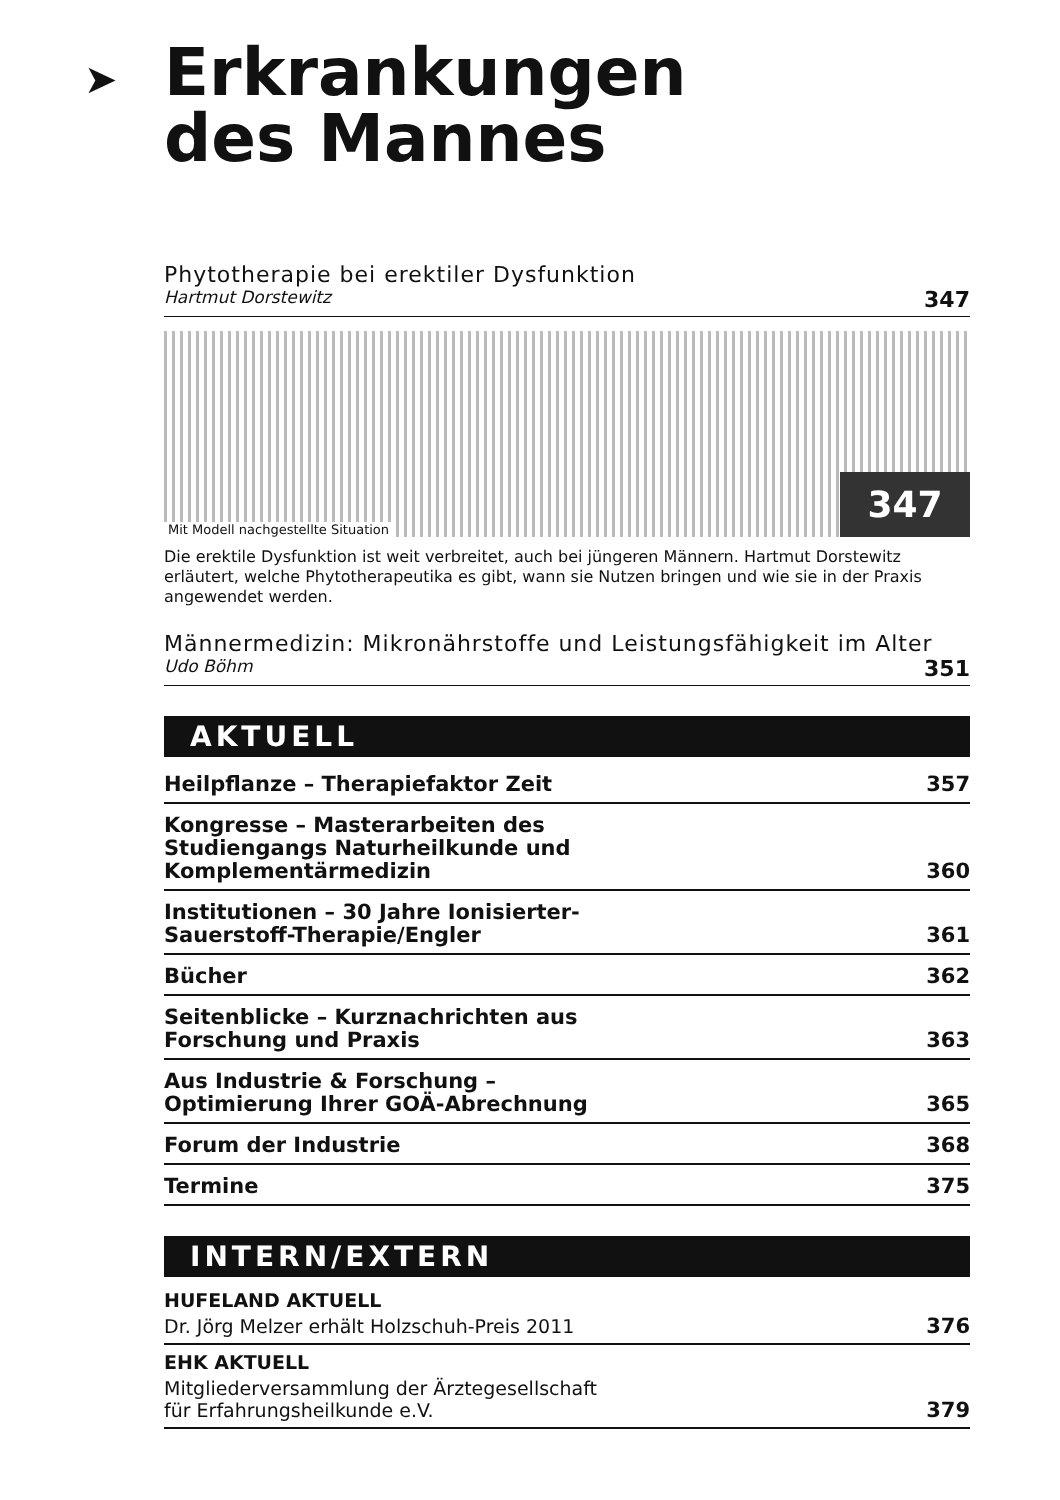➤ Erkrankungen
des Mannes
Phytotherapie bei erektiler Dysfunktion
Hartmut Dorstewitz 347
Mit Modell nachgestellte Situation 347
Die erektile Dysfunktion ist weit verbreitet, auch bei jüngeren Männern. Hartmut Dorstewitz erläutert, welche Phytotherapeutika es gibt, wann sie Nutzen bringen und wie sie in der Praxis angewendet werden.
Männermedizin: Mikronährstoffe und Leistungsfähigkeit im Alter
Udo Böhm 351
AKTUELL
Heilpflanze – Therapiefaktor Zeit 357
Kongresse – Masterarbeiten des
Studiengangs Naturheilkunde und
Komplementärmedizin 360
Institutionen – 30 Jahre Ionisierter-
Sauerstoff-Therapie/Engler 361
Bücher 362
Seitenblicke – Kurznachrichten aus
Forschung und Praxis 363
Aus Industrie & Forschung –
Optimierung Ihrer GOÄ-Abrechnung 365
Forum der Industrie 368
Termine 375
INTERN/EXTERN
HUFELAND AKTUELL
Dr. Jörg Melzer erhält Holzschuh-Preis 2011 376
EHK AKTUELL
Mitgliederversammlung der Ärztegesellschaft
für Erfahrungsheilkunde e.V. 379